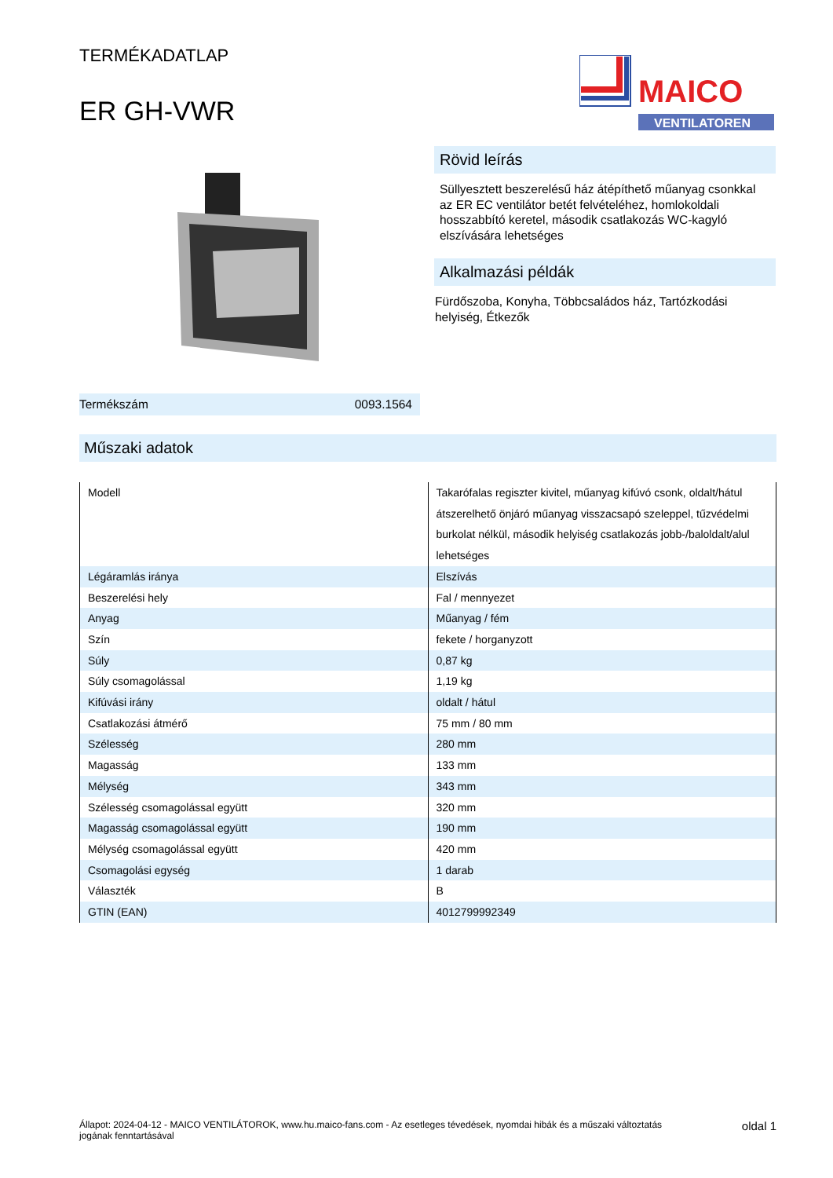TERMÉKADATLAP
ER GH-VWR
MAICO
VENTILATOREN
Rövid leírás
Süllyesztett beszerelésű ház átépíthető műanyag csonkkal az ER EC ventilátor betét felvételéhez, homlokoldali hosszabbító keretel, második csatlakozás WC-kagyló elszívására lehetséges
Alkalmazási példák
Fürdőszoba, Konyha, Többcsaládos ház, Tartózkodási helyiség, Étkezők
Termékszám 0093.1564
Műszaki adatok
| Modell | Takarófalas regiszter kivitel, műanyag kifúvó csonk, oldalt/hátul átszerelhető önjáró műanyag visszacsapó szeleppel, tűzvédelmi burkolat nélkül, második helyiség csatlakozás jobb-/baloldalt/alul lehetséges |
| Légáramlás iránya | Elszívás |
| Beszerelési hely | Fal / mennyezet |
| Anyag | Műanyag / fém |
| Szín | fekete / horganyzott |
| Súly | 0,87 kg |
| Súly csomagolással | 1,19 kg |
| Kifúvási irány | oldalt / hátul |
| Csatlakozási átmérő | 75 mm / 80 mm |
| Szélesség | 280 mm |
| Magasság | 133 mm |
| Mélység | 343 mm |
| Szélesség csomagolással együtt | 320 mm |
| Magasság csomagolással együtt | 190 mm |
| Mélység csomagolással együtt | 420 mm |
| Csomagolási egység | 1 darab |
| Választék | B |
| GTIN (EAN) | 4012799992349 |
Állapot: 2024-04-12 - MAICO VENTILÁTOROK, www.hu.maico-fans.com - Az esetleges tévedések, nyomdai hibák és a műszaki változtatás jogának fenntartásával oldal 1